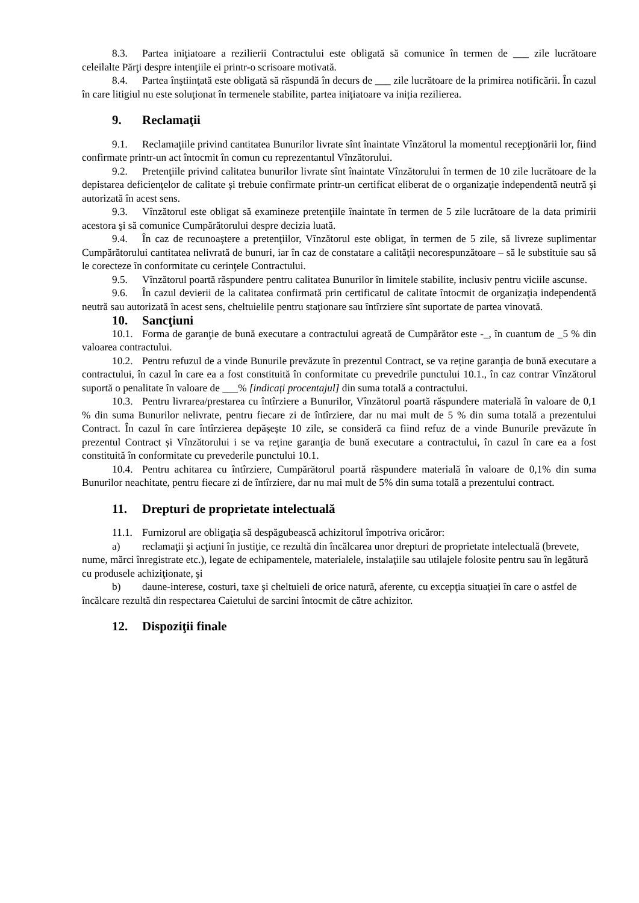8.3. Partea iniţiatoare a rezilierii Contractului este obligată să comunice în termen de ___ zile lucrătoare celeilalte Părţi despre intenţiile ei printr-o scrisoare motivată.
8.4. Partea înştiinţată este obligată să răspundă în decurs de ___ zile lucrătoare de la primirea notificării. În cazul în care litigiul nu este soluţionat în termenele stabilite, partea iniţiatoare va iniția rezilierea.
9. Reclamaţii
9.1. Reclamaţiile privind cantitatea Bunurilor livrate sînt înaintate Vînzătorul la momentul recepţionării lor, fiind confirmate printr-un act întocmit în comun cu reprezentantul Vînzătorului.
9.2. Pretenţiile privind calitatea bunurilor livrate sînt înaintate Vînzătorului în termen de 10 zile lucrătoare de la depistarea deficienţelor de calitate şi trebuie confirmate printr-un certificat eliberat de o organizaţie independentă neutră şi autorizată în acest sens.
9.3. Vînzătorul este obligat să examineze pretenţiile înaintate în termen de 5 zile lucrătoare de la data primirii acestora şi să comunice Cumpărătorului despre decizia luată.
9.4. În caz de recunoaştere a pretenţiilor, Vînzătorul este obligat, în termen de 5 zile, să livreze suplimentar Cumpărătorului cantitatea nelivrată de bunuri, iar în caz de constatare a calităţii necorespunzătoare – să le substituie sau să le corecteze în conformitate cu cerinţele Contractului.
9.5. Vînzătorul poartă răspundere pentru calitatea Bunurilor în limitele stabilite, inclusiv pentru viciile ascunse.
9.6. În cazul devierii de la calitatea confirmată prin certificatul de calitate întocmit de organizaţia independentă neutră sau autorizată în acest sens, cheltuielile pentru staţionare sau întîrziere sînt suportate de partea vinovată.
10. Sancţiuni
10.1. Forma de garanţie de bună executare a contractului agreată de Cumpărător este -_, în cuantum de _5 % din valoarea contractului.
10.2. Pentru refuzul de a vinde Bunurile prevăzute în prezentul Contract, se va reține garanţia de bună executare a contractului, în cazul în care ea a fost constituită în conformitate cu prevedrile punctului 10.1., în caz contrar Vînzătorul suportă o penalitate în valoare de ___% [indicați procentajul] din suma totală a contractului.
10.3. Pentru livrarea/prestarea cu întîrziere a Bunurilor, Vînzătorul poartă răspundere materială în valoare de 0,1 % din suma Bunurilor nelivrate, pentru fiecare zi de întîrziere, dar nu mai mult de 5 % din suma totală a prezentului Contract. În cazul în care întîrzierea depășește 10 zile, se consideră ca fiind refuz de a vinde Bunurile prevăzute în prezentul Contract și Vînzătorului i se va reține garanţia de bună executare a contractului, în cazul în care ea a fost constituită în conformitate cu prevederile punctului 10.1.
10.4. Pentru achitarea cu întîrziere, Cumpărătorul poartă răspundere materială în valoare de 0,1% din suma Bunurilor neachitate, pentru fiecare zi de întîrziere, dar nu mai mult de 5% din suma totală a prezentului contract.
11. Drepturi de proprietate intelectuală
11.1. Furnizorul are obligaţia să despăgubească achizitorul împotriva oricăror:
a) reclamaţii şi acţiuni în justiţie, ce rezultă din încălcarea unor drepturi de proprietate intelectuală (brevete, nume, mărci înregistrate etc.), legate de echipamentele, materialele, instalaţiile sau utilajele folosite pentru sau în legătură cu produsele achiziţionate, şi
b) daune-interese, costuri, taxe şi cheltuieli de orice natură, aferente, cu excepţia situaţiei în care o astfel de încălcare rezultă din respectarea Caietului de sarcini întocmit de către achizitor.
12. Dispoziţii finale